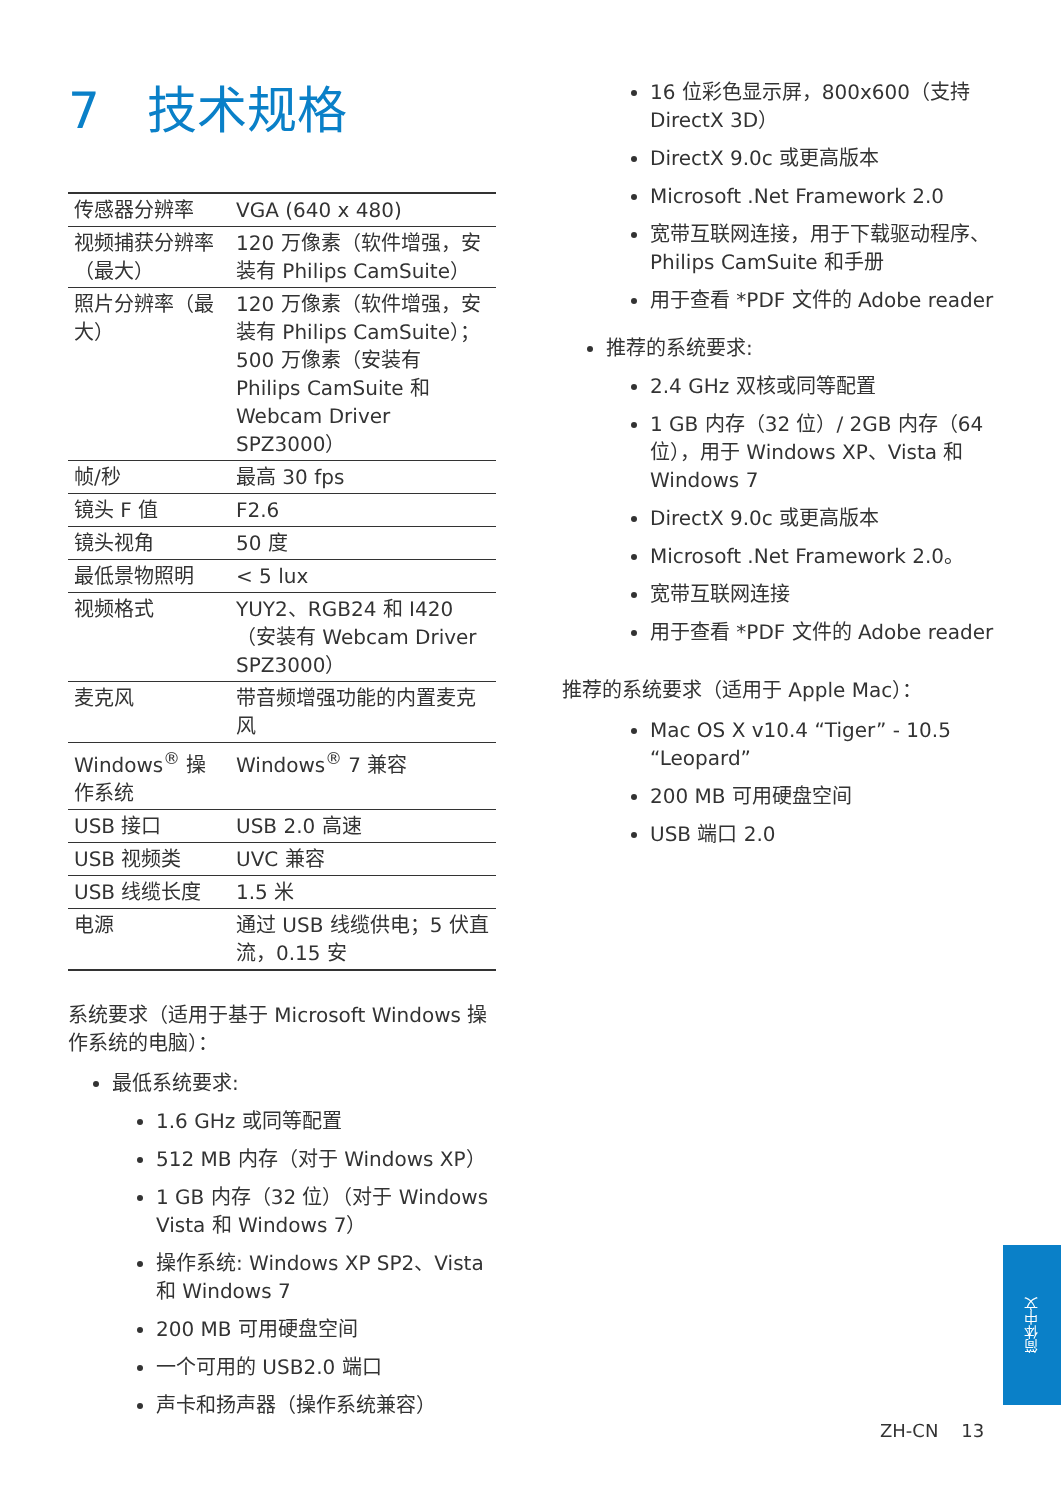7 技术规格
| 传感器分辨率 | VGA (640 x 480) |
| 视频捕获分辨率（最大） | 120 万像素（软件增强，安装有 Philips CamSuite） |
| 照片分辨率（最大） | 120 万像素（软件增强，安装有 Philips CamSuite）；500 万像素（安装有 Philips CamSuite 和 Webcam Driver SPZ3000） |
| 帧/秒 | 最高 30 fps |
| 镜头 F 值 | F2.6 |
| 镜头视角 | 50 度 |
| 最低景物照明 | < 5 lux |
| 视频格式 | YUY2、RGB24 和 I420（安装有 Webcam Driver SPZ3000） |
| 麦克风 | 带音频增强功能的内置麦克风 |
| Windows<sup>®</sup> 操作系统 | Windows<sup>®</sup> 7 兼容 |
| USB 接口 | USB 2.0 高速 |
| USB 视频类 | UVC 兼容 |
| USB 线缆长度 | 1.5 米 |
| 电源 | 通过 USB 线缆供电；5 伏直流，0.15 安 |
系统要求（适用于基于 Microsoft Windows 操作系统的电脑）：
最低系统要求:
1.6 GHz 或同等配置
512 MB 内存（对于 Windows XP）
1 GB 内存（32 位）（对于 Windows Vista 和 Windows 7）
操作系统: Windows XP SP2、Vista 和 Windows 7
200 MB 可用硬盘空间
一个可用的 USB2.0 端口
声卡和扬声器（操作系统兼容）
16 位彩色显示屏，800x600（支持 DirectX 3D）
DirectX 9.0c 或更高版本
Microsoft .Net Framework 2.0
宽带互联网连接，用于下载驱动程序、Philips CamSuite 和手册
用于查看 *PDF 文件的 Adobe reader
推荐的系统要求:
2.4 GHz 双核或同等配置
1 GB 内存（32 位）/ 2GB 内存（64 位），用于 Windows XP、Vista 和 Windows 7
DirectX 9.0c 或更高版本
Microsoft .Net Framework 2.0。
宽带互联网连接
用于查看 *PDF 文件的 Adobe reader
推荐的系统要求（适用于 Apple Mac）：
Mac OS X v10.4 “Tiger” - 10.5 “Leopard”
200 MB 可用硬盘空间
USB 端口 2.0
简体中文
ZH-CN 13